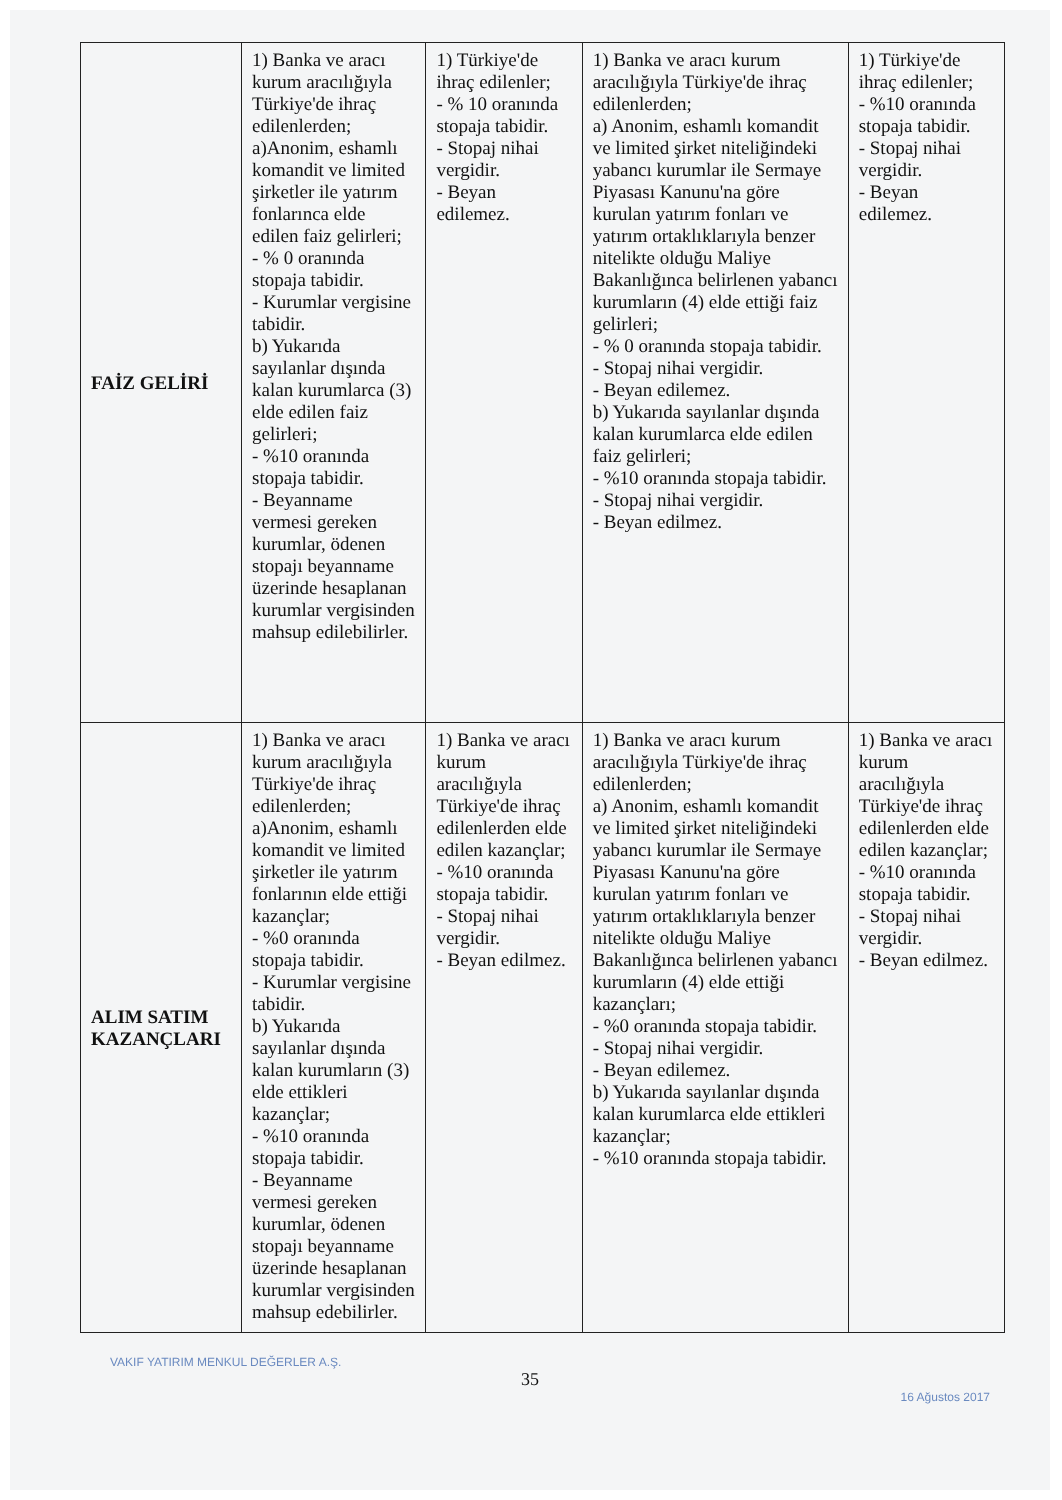| FAİZ GELİRİ | 1) Banka ve aracı kurum aracılığıyla Türkiye'de ihraç edilenlerden; a)Anonim, eshamlı komandit ve limited şirketler ile yatırım fonlarınca elde edilen faiz gelirleri; - % 0 oranında stopaja tabidir. - Kurumlar vergisine tabidir. b) Yukarıda sayılanlar dışında kalan kurumlarca (3) elde edilen faiz gelirleri; - %10 oranında stopaja tabidir. - Beyanname vermesi gereken kurumlar, ödenen stopajı beyanname üzerinde hesaplanan kurumlar vergisinden mahsup edilebilirler. | 1) Türkiye'de ihraç edilenler; - % 10 oranında stopaja tabidir. - Stopaj nihai vergidir. - Beyan edilemez. | 1) Banka ve aracı kurum aracılığıyla Türkiye'de ihraç edilenlerden; a) Anonim, eshamlı komandit ve limited şirket niteliğindeki yabancı kurumlar ile Sermaye Piyasası Kanunu'na göre kurulan yatırım fonları ve yatırım ortaklıklarıyla benzer nitelikte olduğu Maliye Bakanlığınca belirlenen yabancı kurumların (4) elde ettiği faiz gelirleri; - % 0 oranında stopaja tabidir. - Stopaj nihai vergidir. - Beyan edilemez. b) Yukarıda sayılanlar dışında kalan kurumlarca elde edilen faiz gelirleri; - %10 oranında stopaja tabidir. - Stopaj nihai vergidir. - Beyan edilmez. | 1) Türkiye'de ihraç edilenler; - %10 oranında stopaja tabidir. - Stopaj nihai vergidir. - Beyan edilemez. |
| ALIM SATIM KAZANÇLARI | 1) Banka ve aracı kurum aracılığıyla Türkiye'de ihraç edilenlerden; a)Anonim, eshamlı komandit ve limited şirketler ile yatırım fonlarının elde ettiği kazançlar; - %0 oranında stopaja tabidir. - Kurumlar vergisine tabidir. b) Yukarıda sayılanlar dışında kalan kurumların (3) elde ettikleri kazançlar; - %10 oranında stopaja tabidir. - Beyanname vermesi gereken kurumlar, ödenen stopajı beyanname üzerinde hesaplanan kurumlar vergisinden mahsup edebilirler. | 1) Banka ve aracı kurum aracılığıyla Türkiye'de ihraç edilenlerden elde edilen kazançlar; - %10 oranında stopaja tabidir. - Stopaj nihai vergidir. - Beyan edilmez. | 1) Banka ve aracı kurum aracılığıyla Türkiye'de ihraç edilenlerden; a) Anonim, eshamlı komandit ve limited şirket niteliğindeki yabancı kurumlar ile Sermaye Piyasası Kanunu'na göre kurulan yatırım fonları ve yatırım ortaklıklarıyla benzer nitelikte olduğu Maliye Bakanlığınca belirlenen yabancı kurumların (4) elde ettiği kazançları; - %0 oranında stopaja tabidir. - Stopaj nihai vergidir. - Beyan edilemez. b) Yukarıda sayılanlar dışında kalan kurumlarca elde ettikleri kazançlar; - %10 oranında stopaja tabidir. | 1) Banka ve aracı kurum aracılığıyla Türkiye'de ihraç edilenlerden elde edilen kazançlar; - %10 oranında stopaja tabidir. - Stopaj nihai vergidir. - Beyan edilmez. |
VAKIF YATIRIM MENKUL DEĞERLER A.Ş.
35
16 Ağustos 2017